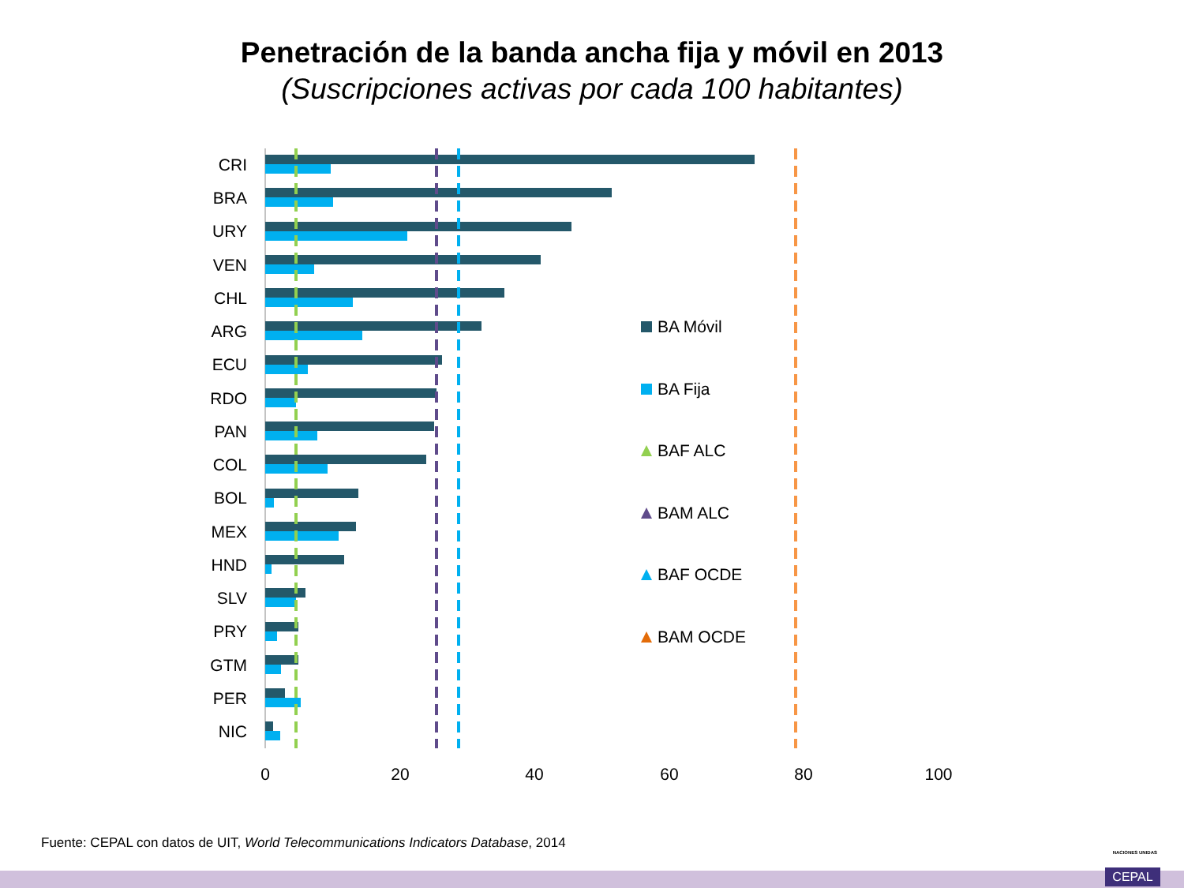Penetración de la banda ancha fija y móvil en 2013
(Suscripciones activas por cada 100 habitantes)
CRI
BRA
URY
VEN
CHL
ARG
ECU
RDO
PAN
COL
BOL
MEX
HND
SLV
PRY
GTM
PER
NIC
0
20
40
60
80
100
BA Móvil
BA Fija
BAF ALC
BAM ALC
BAF OCDE
BAM OCDE
Fuente: CEPAL con datos de UIT, World Telecommunications Indicators Database, 2014
NACIONES UNIDAS
CEPAL